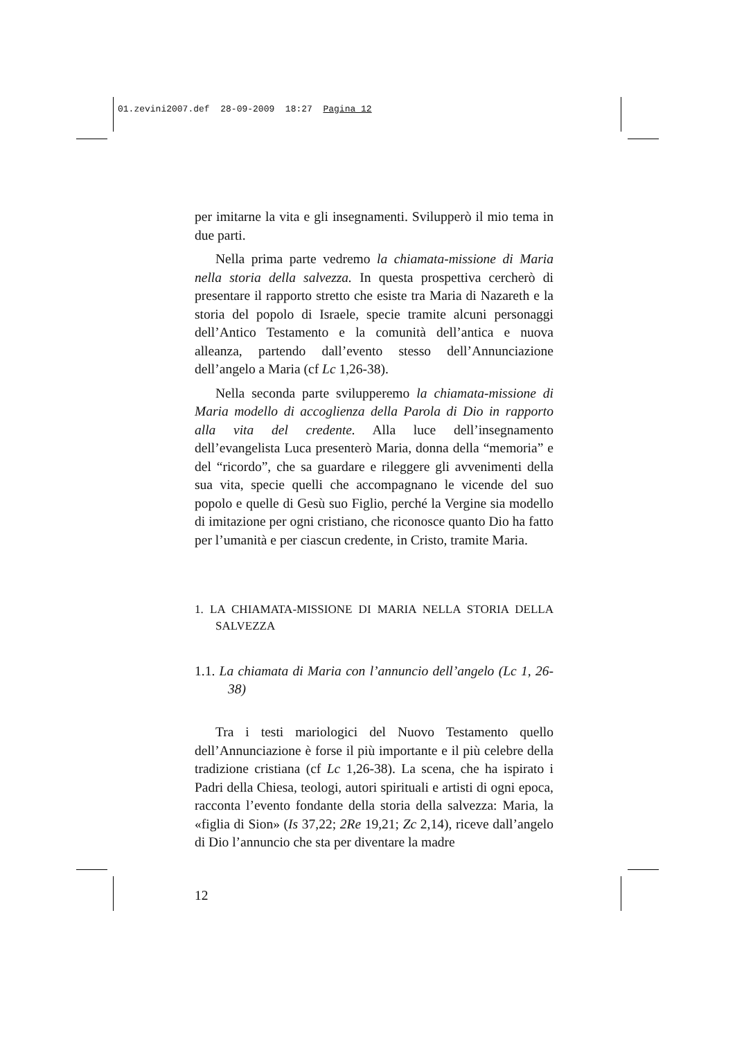01.zevini2007.def 28-09-2009 18:27 Pagina 12
per imitarne la vita e gli insegnamenti. Svilupperò il mio tema in due parti.
Nella prima parte vedremo la chiamata-missione di Maria nella storia della salvezza. In questa prospettiva cercherò di presentare il rapporto stretto che esiste tra Maria di Nazareth e la storia del popolo di Israele, specie tramite alcuni personaggi dell’Antico Testamento e la comunità dell’antica e nuova alleanza, partendo dall’evento stesso dell’Annunciazione dell’angelo a Maria (cf Lc 1,26-38).
Nella seconda parte svilupperemo la chiamata-missione di Maria modello di accoglienza della Parola di Dio in rapporto alla vita del credente. Alla luce dell’insegnamento dell’evangelista Luca presenterò Maria, donna della “memoria” e del “ricordo”, che sa guardare e rileggere gli avvenimenti della sua vita, specie quelli che accompagnano le vicende del suo popolo e quelle di Gesù suo Figlio, perché la Vergine sia modello di imitazione per ogni cristiano, che riconosce quanto Dio ha fatto per l’umanità e per ciascun credente, in Cristo, tramite Maria.
1. LA CHIAMATA-MISSIONE DI MARIA NELLA STORIA DELLA SALVEZZA
1.1. La chiamata di Maria con l’annuncio dell’angelo (Lc 1, 26-38)
Tra i testi mariologici del Nuovo Testamento quello dell’Annunciazione è forse il più importante e il più celebre della tradizione cristiana (cf Lc 1,26-38). La scena, che ha ispirato i Padri della Chiesa, teologi, autori spirituali e artisti di ogni epoca, racconta l’evento fondante della storia della salvezza: Maria, la «figlia di Sion» (Is 37,22; 2Re 19,21; Zc 2,14), riceve dall’angelo di Dio l’annuncio che sta per diventare la madre
12